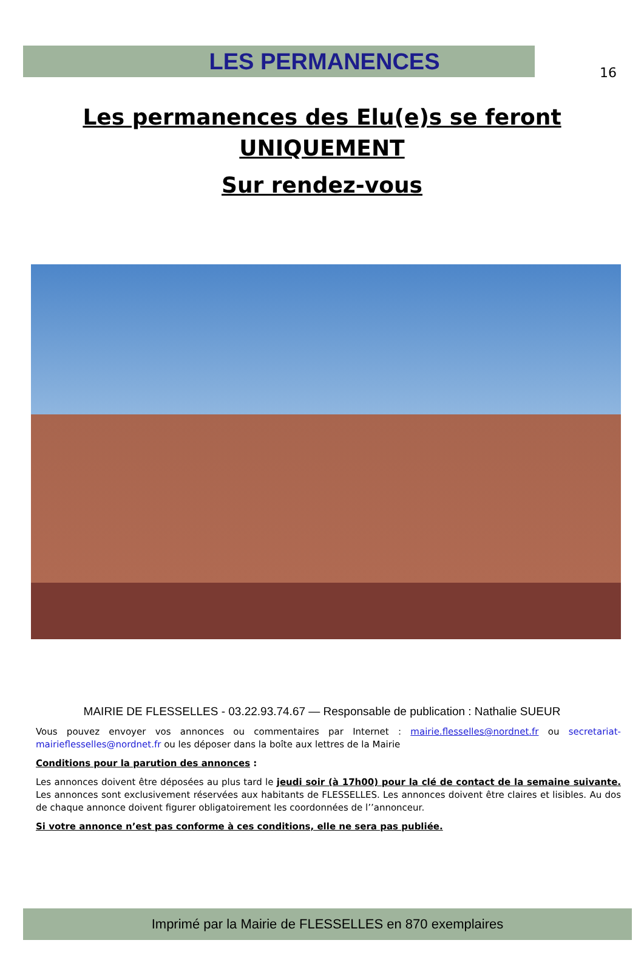16
LES PERMANENCES
Les permanences des Elu(e)s se feront
UNIQUEMENT
Sur rendez-vous
MAIRIE DE FLESSELLES - 03.22.93.74.67 — Responsable de publication : Nathalie SUEUR
Vous pouvez envoyer vos annonces ou commentaires par Internet : mairie.flesselles@nordnet.fr ou secretariat-mairieflesselles@nordnet.fr ou les déposer dans la boîte aux lettres de la Mairie
Conditions pour la parution des annonces :
Les annonces doivent être déposées au plus tard le jeudi soir (à 17h00) pour la clé de contact de la semaine suivante. Les annonces sont exclusivement réservées aux habitants de FLESSELLES. Les annonces doivent être claires et lisibles. Au dos de chaque annonce doivent figurer obligatoirement les coordonnées de l’’annonceur.
Si votre annonce n’est pas conforme à ces conditions, elle ne sera pas publiée.
Imprimé par la Mairie de FLESSELLES en 870 exemplaires